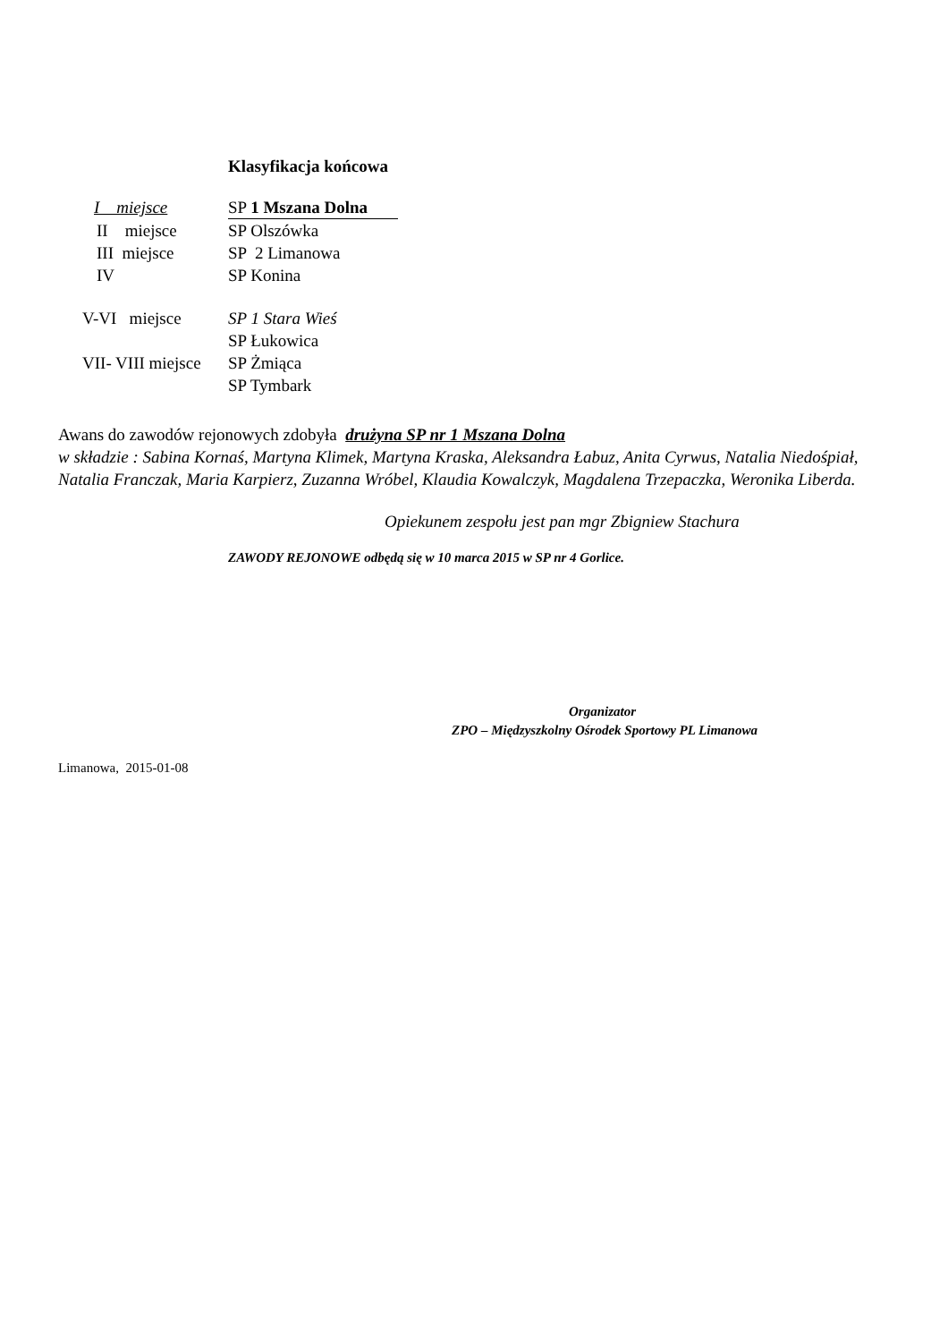Klasyfikacja końcowa
I miejsce SP 1 Mszana Dolna
II miejsce SP Olszówka
III miejsce SP 2 Limanowa
IV SP Konina
V-VI miejsce SP 1 Stara Wieś
SP Łukowica
VII- VIII miejsce SP Żmiąca
SP Tymbark
Awans do zawodów rejonowych zdobyła drużyna SP nr 1 Mszana Dolna
w składzie : Sabina Kornaś, Martyna Klimek, Martyna Kraska, Aleksandra Łabuz, Anita Cyrwus, Natalia Niedośpiał, Natalia Franczak, Maria Karpierz, Zuzanna Wróbel, Klaudia Kowalczyk, Magdalena Trzepaczka, Weronika Liberda.
Opiekunem zespołu jest pan mgr Zbigniew Stachura
ZAWODY REJONOWE odbędą się w 10 marca 2015 w SP nr 4 Gorlice.
Organizator
ZPO – Międzyszkolny Ośrodek Sportowy PL Limanowa
Limanowa, 2015-01-08